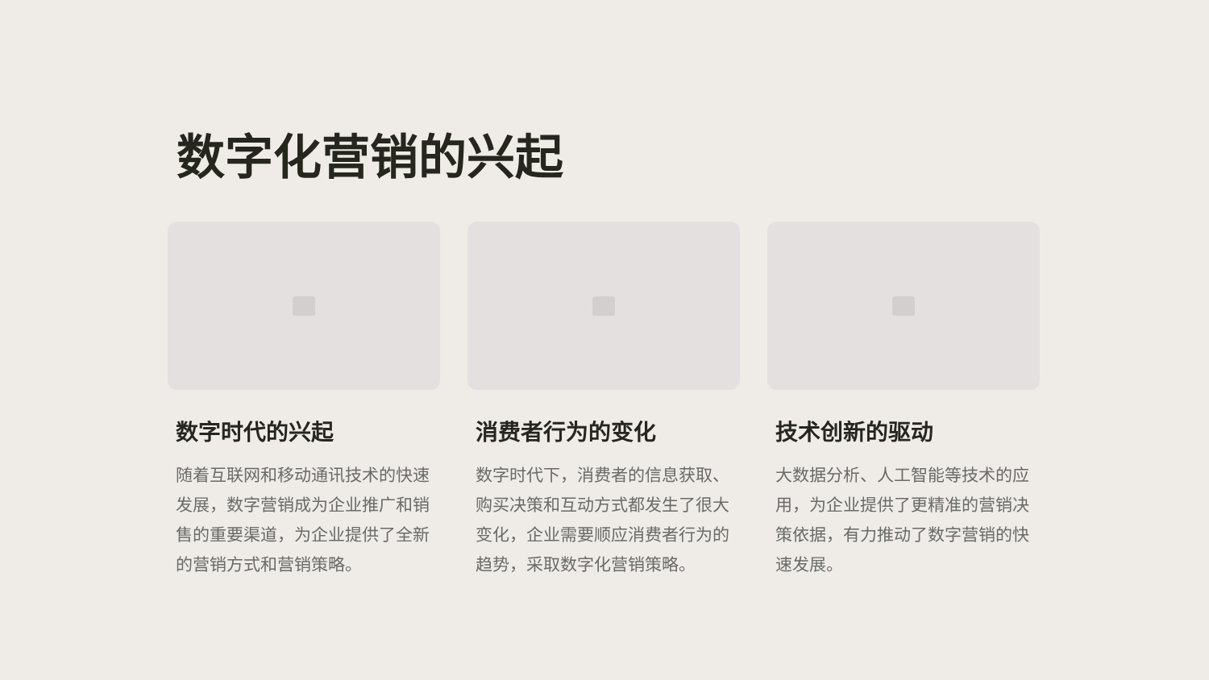数字化营销的兴起
数字时代的兴起
随着互联网和移动通讯技术的快速发展，数字营销成为企业推广和销售的重要渠道，为企业提供了全新的营销方式和营销策略。
消费者行为的变化
数字时代下，消费者的信息获取、购买决策和互动方式都发生了很大变化，企业需要顺应消费者行为的趋势，采取数字化营销策略。
技术创新的驱动
大数据分析、人工智能等技术的应用，为企业提供了更精准的营销决策依据，有力推动了数字营销的快速发展。